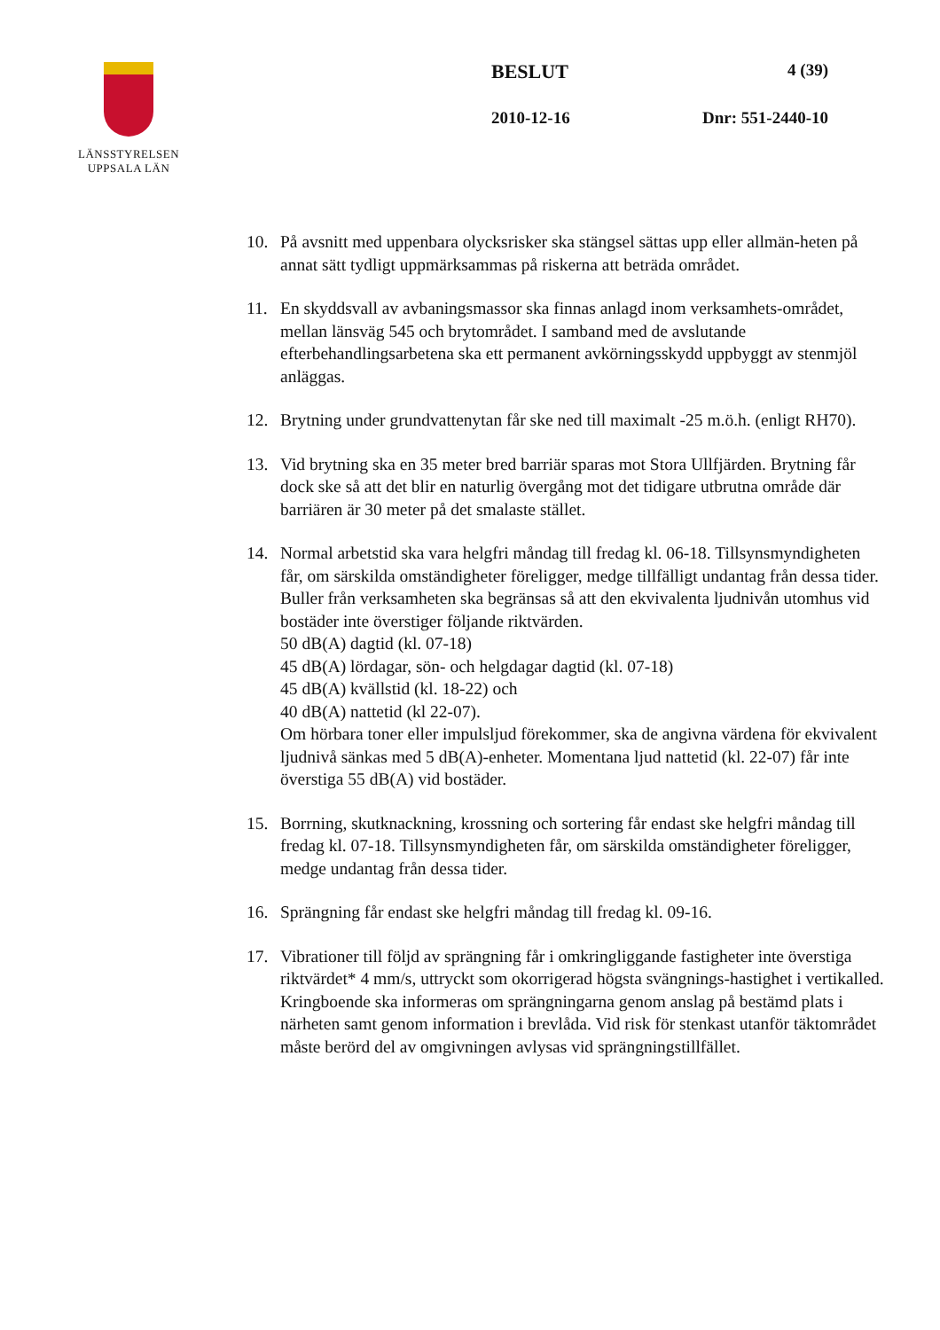LÄNSSTYRELSEN
UPPSALA LÄN
BESLUT 4 (39)
2010-12-16 Dnr: 551-2440-10
10. På avsnitt med uppenbara olycksrisker ska stängsel sättas upp eller allmän-heten på annat sätt tydligt uppmärksammas på riskerna att beträda området.
11. En skyddsvall av avbaningsmassor ska finnas anlagd inom verksamhets-området, mellan länsväg 545 och brytområdet. I samband med de avslutande efterbehandlingsarbetena ska ett permanent avkörningsskydd uppbyggt av stenmjöl anläggas.
12. Brytning under grundvattenytan får ske ned till maximalt -25 m.ö.h. (enligt RH70).
13. Vid brytning ska en 35 meter bred barriär sparas mot Stora Ullfjärden. Brytning får dock ske så att det blir en naturlig övergång mot det tidigare utbrutna område där barriären är 30 meter på det smalaste stället.
14. Normal arbetstid ska vara helgfri måndag till fredag kl. 06-18. Tillsynsmyndigheten får, om särskilda omständigheter föreligger, medge tillfälligt undantag från dessa tider. Buller från verksamheten ska begränsas så att den ekvivalenta ljudnivån utomhus vid bostäder inte överstiger följande riktvärden.
50 dB(A) dagtid (kl. 07-18)
45 dB(A) lördagar, sön- och helgdagar dagtid (kl. 07-18)
45 dB(A) kvällstid (kl. 18-22) och
40 dB(A) nattetid (kl 22-07).
Om hörbara toner eller impulsljud förekommer, ska de angivna värdena för ekvivalent ljudnivå sänkas med 5 dB(A)-enheter. Momentana ljud nattetid (kl. 22-07) får inte överstiga 55 dB(A) vid bostäder.
15. Borrning, skutknackning, krossning och sortering får endast ske helgfri måndag till fredag kl. 07-18. Tillsynsmyndigheten får, om särskilda omständigheter föreligger, medge undantag från dessa tider.
16. Sprängning får endast ske helgfri måndag till fredag kl. 09-16.
17. Vibrationer till följd av sprängning får i omkringliggande fastigheter inte överstiga riktvärdet* 4 mm/s, uttryckt som okorrigerad högsta svängnings-hastighet i vertikalled. Kringboende ska informeras om sprängningarna genom anslag på bestämd plats i närheten samt genom information i brevlåda. Vid risk för stenkast utanför täktområdet måste berörd del av omgivningen avlysas vid sprängningstillfället.